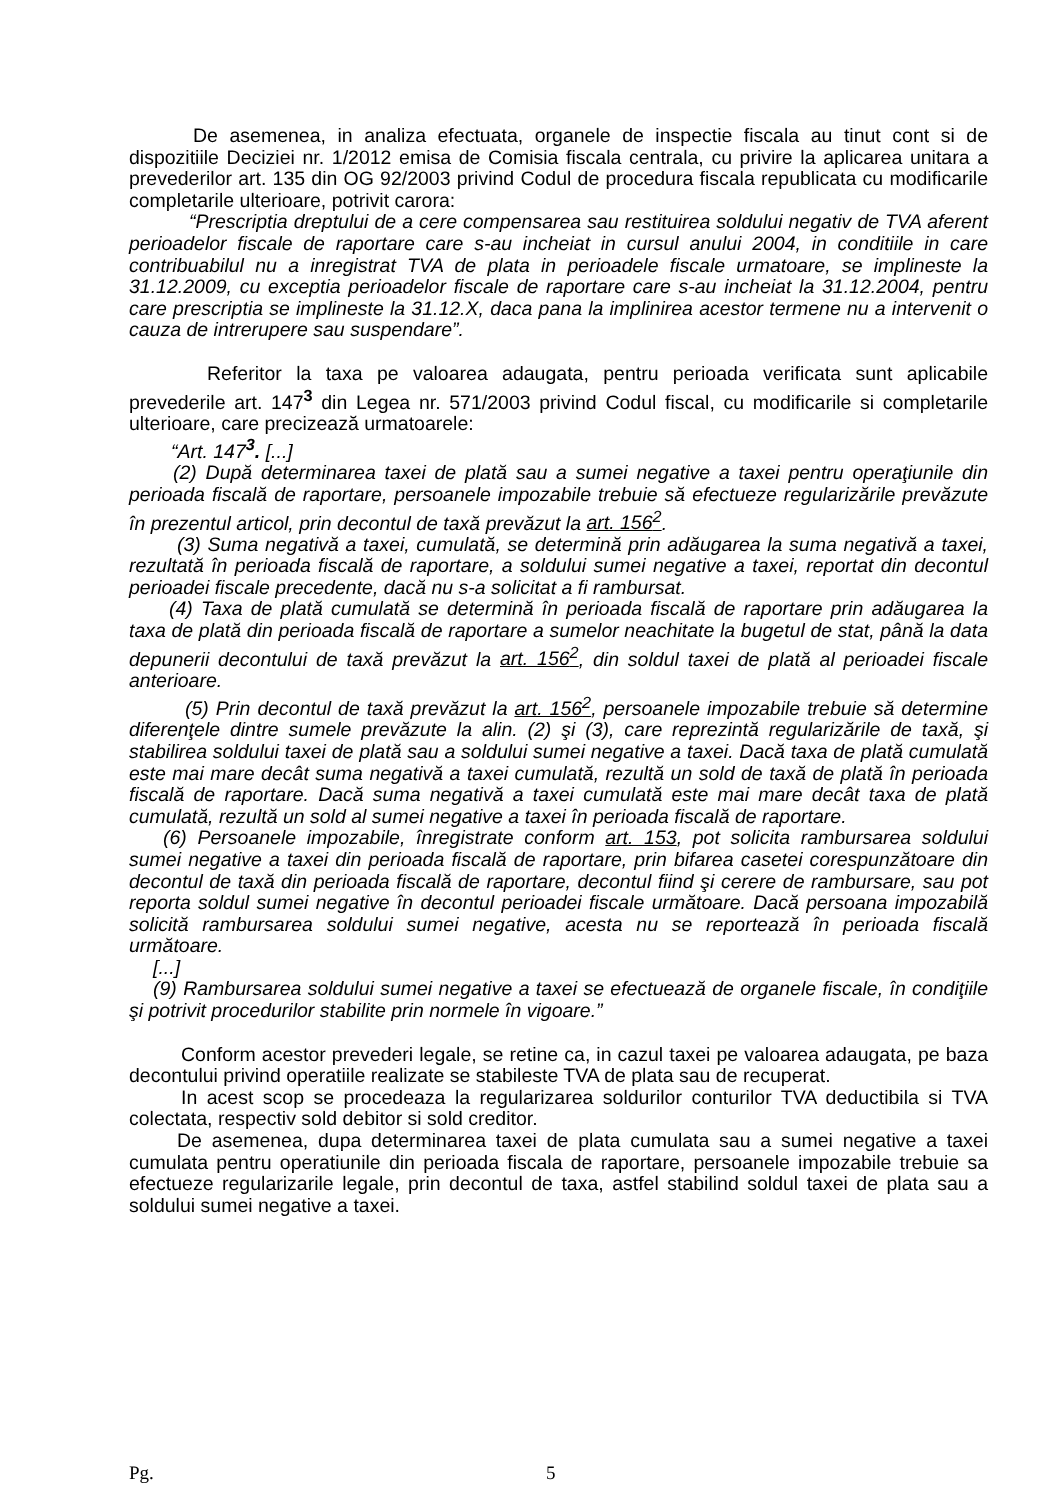De asemenea, in analiza efectuata, organele de inspectie fiscala au tinut cont si de dispozitiile Deciziei nr. 1/2012 emisa de Comisia fiscala centrala, cu privire la aplicarea unitara a prevederilor art. 135 din OG 92/2003 privind Codul de procedura fiscala republicata cu modificarile completarile ulterioare, potrivit carora:
“Prescriptia dreptului de a cere compensarea sau restituirea soldului negativ de TVA aferent perioadelor fiscale de raportare care s-au incheiat in cursul anului 2004, in conditiile in care contribuabilul nu a inregistrat TVA de plata in perioadele fiscale urmatoare, se implineste la 31.12.2009, cu exceptia perioadelor fiscale de raportare care s-au incheiat la 31.12.2004, pentru care prescriptia se implineste la 31.12.X, daca pana la implinirea acestor termene nu a intervenit o cauza de intrerupere sau suspendare”.
Referitor la taxa pe valoarea adaugata, pentru perioada verificata sunt aplicabile prevederile art. 147<sup>3</sup> din Legea nr. 571/2003 privind Codul fiscal, cu modificarile si completarile ulterioare, care precizează urmatoarele:
“Art. 147<sup>3</sup>. [...]
(2) După determinarea taxei de plată sau a sumei negative a taxei pentru operaţiunile din perioada fiscală de raportare, persoanele impozabile trebuie să efectueze regularizările prevăzute în prezentul articol, prin decontul de taxă prevăzut la art. 156<sup>2</sup>.
(3) Suma negativă a taxei, cumulată, se determină prin adăugarea la suma negativă a taxei, rezultată în perioada fiscală de raportare, a soldului sumei negative a taxei, reportat din decontul perioadei fiscale precedente, dacă nu s-a solicitat a fi rambursat.
(4) Taxa de plată cumulată se determină în perioada fiscală de raportare prin adăugarea la taxa de plată din perioada fiscală de raportare a sumelor neachitate la bugetul de stat, până la data depunerii decontului de taxă prevăzut la art. 156<sup>2</sup>, din soldul taxei de plată al perioadei fiscale anterioare.
(5) Prin decontul de taxă prevăzut la art. 156<sup>2</sup>, persoanele impozabile trebuie să determine diferenţele dintre sumele prevăzute la alin. (2) şi (3), care reprezintă regularizările de taxă, şi stabilirea soldului taxei de plată sau a soldului sumei negative a taxei. Dacă taxa de plată cumulată este mai mare decât suma negativă a taxei cumulată, rezultă un sold de taxă de plată în perioada fiscală de raportare. Dacă suma negativă a taxei cumulată este mai mare decât taxa de plată cumulată, rezultă un sold al sumei negative a taxei în perioada fiscală de raportare.
(6) Persoanele impozabile, înregistrate conform art. 153, pot solicita rambursarea soldului sumei negative a taxei din perioada fiscală de raportare, prin bifarea casetei corespunzătoare din decontul de taxă din perioada fiscală de raportare, decontul fiind şi cerere de rambursare, sau pot reporta soldul sumei negative în decontul perioadei fiscale următoare. Dacă persoana impozabilă solicită rambursarea soldului sumei negative, acesta nu se reportează în perioada fiscală următoare.
[...]
(9) Rambursarea soldului sumei negative a taxei se efectuează de organele fiscale, în condiţiile şi potrivit procedurilor stabilite prin normele în vigoare.”
Conform acestor prevederi legale, se retine ca, in cazul taxei pe valoarea adaugata, pe baza decontului privind operatiile realizate se stabileste TVA de plata sau de recuperat.
In acest scop se procedeaza la regularizarea soldurilor conturilor TVA deductibila si TVA colectata, respectiv sold debitor si sold creditor.
De asemenea, dupa determinarea taxei de plata cumulata sau a sumei negative a taxei cumulata pentru operatiunile din perioada fiscala de raportare, persoanele impozabile trebuie sa efectueze regularizarile legale, prin decontul de taxa, astfel stabilind soldul taxei de plata sau a soldului sumei negative a taxei.
Pg. 5